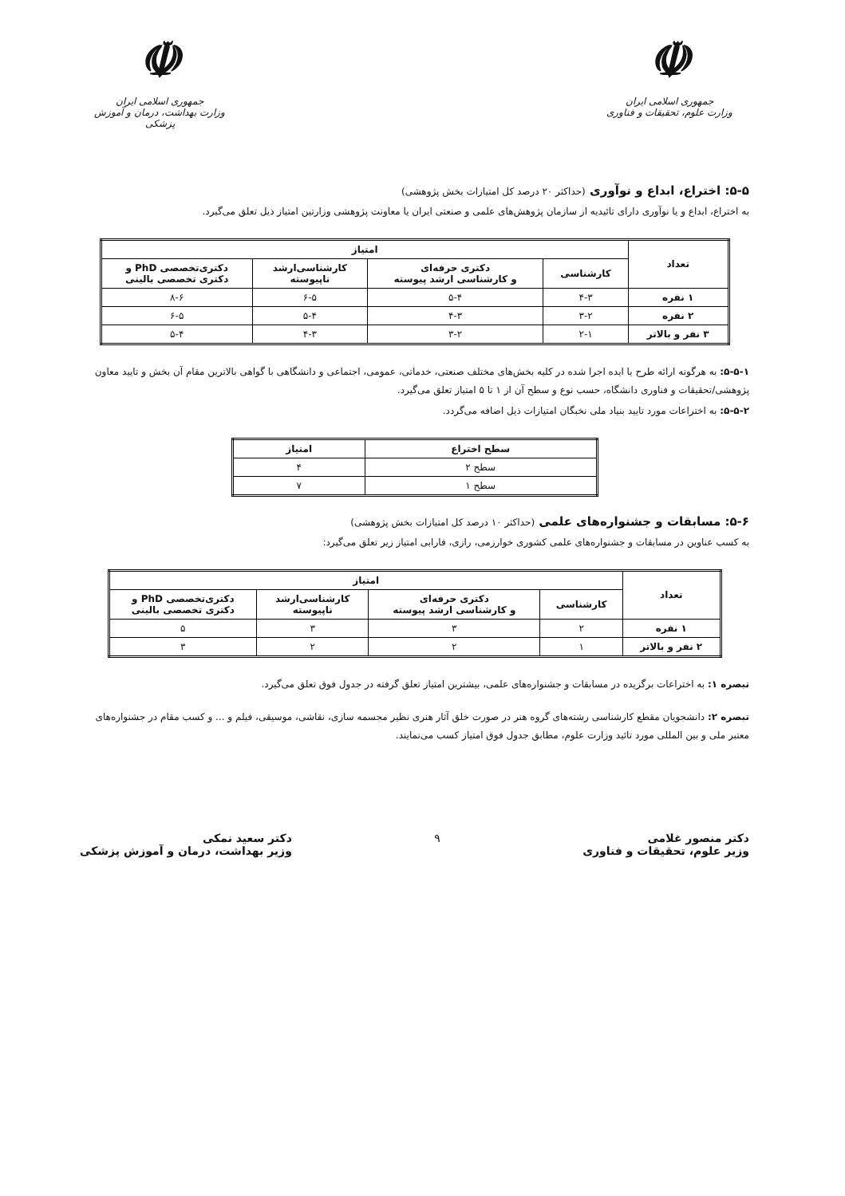☫
جمهوری اسلامی ایران
وزارت علوم، تحقیقات و فناوری
☫
جمهوری اسلامی ایران
وزارت بهداشت، درمان و آموزش پزشکی
۵-۵: اختراع، ابداع و نوآوری (حداکثر ۲۰ درصد کل امتیازات بخش پژوهشی)
به اختراع، ابداع و یا نوآوری دارای تائیدیه از سازمان پژوهش‌های علمی و صنعتی ایران یا معاونت پژوهشی وزارتین امتیاز ذیل تعلق می‌گیرد.
| تعداد | امتیاز | | | |
| --- | --- | --- | --- | --- |
| | کارشناسی | دکتری حرفه‌ای و کارشناسی ارشد پیوسته | کارشناسی‌ارشد ناپیوسته | دکتری‌تخصصی PhD و دکتری تخصصی بالینی |
| ۱ نفره | ۴-۳ | ۵-۴ | ۶-۵ | ۸-۶ |
| ۲ نفره | ۳-۲ | ۴-۳ | ۵-۴ | ۶-۵ |
| ۳ نفر و بالاتر | ۲-۱ | ۳-۲ | ۴-۳ | ۵-۴ |
۵-۵-۱: به هرگونه ارائه طرح یا ایده اجرا شده در کلیه بخش‌های مختلف صنعتی، خدماتی، عمومی، اجتماعی و دانشگاهی با گواهی بالاترین مقام آن بخش و تایید معاون پژوهشی/تحقیقات و فناوری دانشگاه، حسب نوع و سطح آن از ۱ تا ۵ امتیاز تعلق می‌گیرد.
۵-۵-۲: به اختراعات مورد تایید بنیاد ملی نخبگان امتیازات ذیل اضافه می‌گردد.
| سطح اختراع | امتیاز |
| --- | --- |
| سطح ۲ | ۴ |
| سطح ۱ | ۷ |
۵-۶: مسابقات و جشنواره‌های علمی (حداکثر ۱۰ درصد کل امتیازات بخش پژوهشی)
به کسب عناوین در مسابقات و جشنواره‌های علمی کشوری خوارزمی، رازی، فارابی امتیاز زیر تعلق می‌گیرد:
| تعداد | امتیاز | | | |
| --- | --- | --- | --- | --- |
| | کارشناسی | دکتری حرفه‌ای و کارشناسی ارشد پیوسته | کارشناسی‌ارشد ناپیوسته | دکتری‌تخصصی PhD و دکتری تخصصی بالینی |
| ۱ نفره | ۲ | ۳ | ۳ | ۵ |
| ۲ نفر و بالاتر | ۱ | ۲ | ۲ | ۳ |
تبصره ۱: به اختراعات برگزیده در مسابقات و جشنواره‌های علمی، بیشترین امتیاز تعلق گرفته در جدول فوق تعلق می‌گیرد.
تبصره ۲: دانشجویان مقطع کارشناسی رشته‌های گروه هنر در صورت خلق آثار هنری نظیر مجسمه سازی، نقاشی، موسیقی، فیلم و ... و کسب مقام در جشنواره‌های معتبر ملی و بین المللی مورد تائید وزارت علوم، مطابق جدول فوق امتیاز کسب می‌نمایند.
دکتر منصور غلامی
وزیر علوم، تحقیقات و فناوری
۹ دکتر سعید نمکی
وزیر بهداشت، درمان و آموزش پزشکی